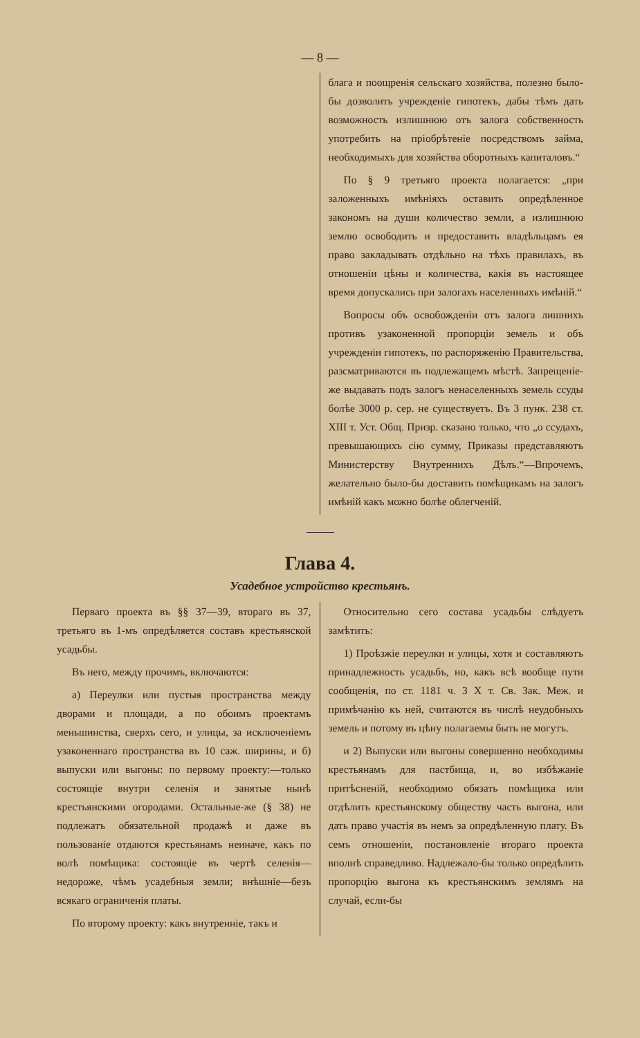— 8 —
блага и поощренія сельскаго хозяйства, полезно было-бы дозволить учрежденіе гипотекъ, дабы тѣмъ дать возможность излишнюю отъ залога собственность употребить на пріобрѣтеніе посредствомъ займа, необходимыхъ для хозяйства оборотныхъ капиталовъ.“
По § 9 третьяго проекта полагается: „при заложенныхъ имѣніяхъ оставить опредѣленное закономъ на души количество земли, а излишнюю землю освободить и предоставить владѣльцамъ ея право закладывать отдѣльно на тѣхъ правилахъ, въ отношеніи цѣны и количества, какія въ настоящее время допускались при залогахъ населенныхъ имѣній.“
Вопросы объ освобожденіи отъ залога лишнихъ противъ узаконенной пропорціи земель и объ учрежденіи гипотекъ, по распоряженію Правительства, разсматриваются въ подлежащемъ мѣстѣ. Запрещеніе-же выдавать подъ залогъ ненаселенныхъ земель ссуды болѣе 3000 р. сер. не существуетъ. Въ 3 пунк. 238 ст. XIII т. Уст. Общ. Призр. сказано только, что „о ссудахъ, превышающихъ сію сумму, Приказы представляютъ Министерству Внутреннихъ Дѣлъ.“—Впрочемъ, желательно было-бы доставить помѣщикамъ на залогъ имѣній какъ можно болѣе облегченій.
Глава 4.
Усадебное устройство крестьянъ.
Перваго проекта въ §§ 37—39, втораго въ 37, третьяго въ 1-мъ опредѣляется составъ крестьянской усадьбы.
Въ него, между прочимъ, включаются:
а) Переулки или пустыя пространства между дворами и площади, а по обоимъ проектамъ меньшинства, сверхъ сего, и улицы, за исключеніемъ узаконеннаго пространства въ 10 саж. ширины, и б) выпуски или выгоны: по первому проекту:—только состоящіе внутри селенія и занятые нынѣ крестьянскими огородами. Остальные-же (§ 38) не подлежатъ обязательной продажѣ и даже въ пользованіе отдаются крестьянамъ неиначе, какъ по волѣ помѣщика: состоящіе въ чертѣ селенія—недороже, чѣмъ усадебныя земли; внѣшніе—безъ всякаго ограниченія платы.
По второму проекту: какъ внутренніе, такъ и
Относительно сего состава усадьбы слѣдуетъ замѣтить:
1) Проѣзжіе переулки и улицы, хотя и составляютъ принадлежность усадьбъ, но, какъ всѣ вообще пути сообщенія, по ст. 1181 ч. 3 X т. Св. Зак. Меж. и примѣчанію къ ней, считаются въ числѣ неудобныхъ земель и потому въ цѣну полагаемы быть не могутъ.
и 2) Выпуски или выгоны совершенно необходимы крестьянамъ для пастбища, и, во избѣжаніе притѣсненій, необходимо обязать помѣщика или отдѣлить крестьянскому обществу часть выгона, или дать право участія въ немъ за опредѣленную плату. Въ семъ отношеніи, постановленіе втораго проекта вполнѣ справедливо. Надлежало-бы только опредѣлить пропорцію выгона къ крестьянскимъ землямъ на случай, если-бы